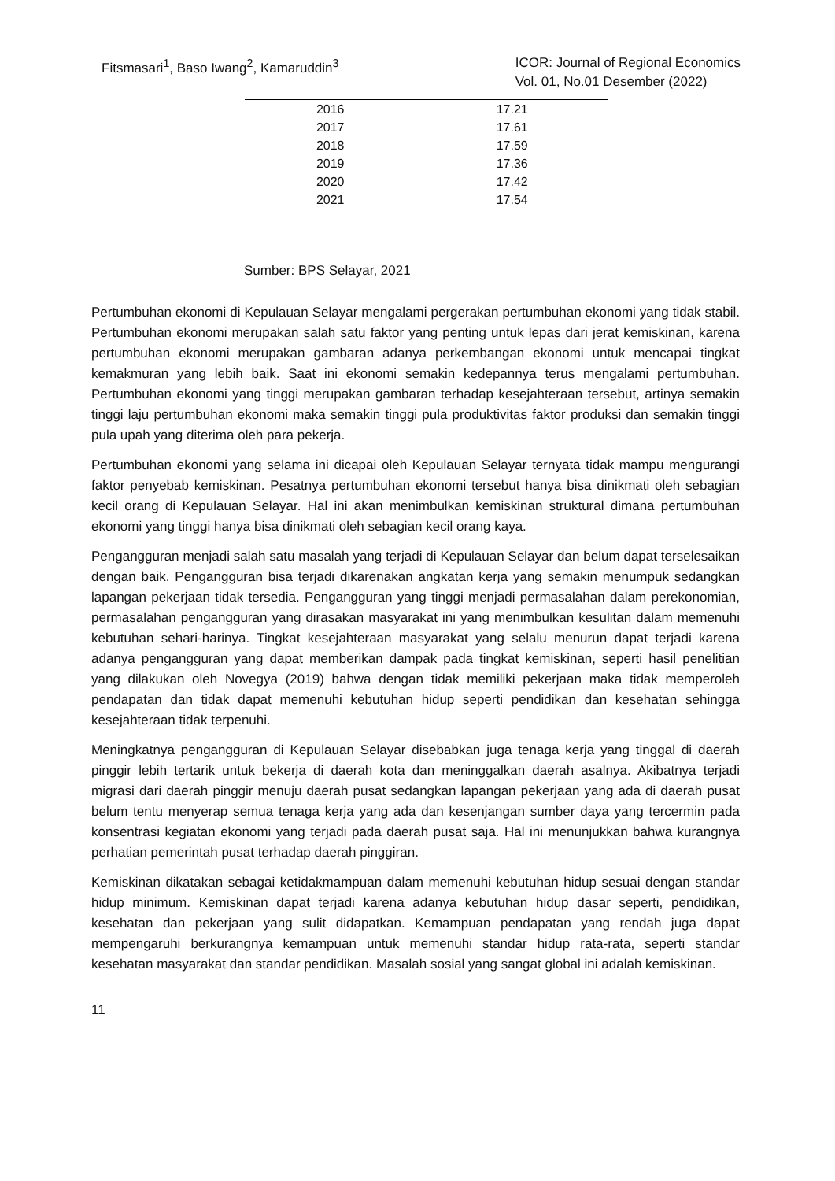Fitsmasari<sup>1</sup>, Baso Iwang<sup>2</sup>, Kamaruddin<sup>3</sup>
ICOR: Journal of Regional Economics
Vol. 01, No.01 Desember (2022)
| 2016 | 17.21 |
| 2017 | 17.61 |
| 2018 | 17.59 |
| 2019 | 17.36 |
| 2020 | 17.42 |
| 2021 | 17.54 |
Sumber: BPS Selayar, 2021
Pertumbuhan ekonomi di Kepulauan Selayar mengalami pergerakan pertumbuhan ekonomi yang tidak stabil. Pertumbuhan ekonomi merupakan salah satu faktor yang penting untuk lepas dari jerat kemiskinan, karena pertumbuhan ekonomi merupakan gambaran adanya perkembangan ekonomi untuk mencapai tingkat kemakmuran yang lebih baik. Saat ini ekonomi semakin kedepannya terus mengalami pertumbuhan. Pertumbuhan ekonomi yang tinggi merupakan gambaran terhadap kesejahteraan tersebut, artinya semakin tinggi laju pertumbuhan ekonomi maka semakin tinggi pula produktivitas faktor produksi dan semakin tinggi pula upah yang diterima oleh para pekerja.
Pertumbuhan ekonomi yang selama ini dicapai oleh Kepulauan Selayar ternyata tidak mampu mengurangi faktor penyebab kemiskinan. Pesatnya pertumbuhan ekonomi tersebut hanya bisa dinikmati oleh sebagian kecil orang di Kepulauan Selayar. Hal ini akan menimbulkan kemiskinan struktural dimana pertumbuhan ekonomi yang tinggi hanya bisa dinikmati oleh sebagian kecil orang kaya.
Pengangguran menjadi salah satu masalah yang terjadi di Kepulauan Selayar dan belum dapat terselesaikan dengan baik. Pengangguran bisa terjadi dikarenakan angkatan kerja yang semakin menumpuk sedangkan lapangan pekerjaan tidak tersedia. Pengangguran yang tinggi menjadi permasalahan dalam perekonomian, permasalahan pengangguran yang dirasakan masyarakat ini yang menimbulkan kesulitan dalam memenuhi kebutuhan sehari-harinya. Tingkat kesejahteraan masyarakat yang selalu menurun dapat terjadi karena adanya pengangguran yang dapat memberikan dampak pada tingkat kemiskinan, seperti hasil penelitian yang dilakukan oleh Novegya (2019) bahwa dengan tidak memiliki pekerjaan maka tidak memperoleh pendapatan dan tidak dapat memenuhi kebutuhan hidup seperti pendidikan dan kesehatan sehingga kesejahteraan tidak terpenuhi.
Meningkatnya pengangguran di Kepulauan Selayar disebabkan juga tenaga kerja yang tinggal di daerah pinggir lebih tertarik untuk bekerja di daerah kota dan meninggalkan daerah asalnya. Akibatnya terjadi migrasi dari daerah pinggir menuju daerah pusat sedangkan lapangan pekerjaan yang ada di daerah pusat belum tentu menyerap semua tenaga kerja yang ada dan kesenjangan sumber daya yang tercermin pada konsentrasi kegiatan ekonomi yang terjadi pada daerah pusat saja. Hal ini menunjukkan bahwa kurangnya perhatian pemerintah pusat terhadap daerah pinggiran.
Kemiskinan dikatakan sebagai ketidakmampuan dalam memenuhi kebutuhan hidup sesuai dengan standar hidup minimum. Kemiskinan dapat terjadi karena adanya kebutuhan hidup dasar seperti, pendidikan, kesehatan dan pekerjaan yang sulit didapatkan. Kemampuan pendapatan yang rendah juga dapat mempengaruhi berkurangnya kemampuan untuk memenuhi standar hidup rata-rata, seperti standar kesehatan masyarakat dan standar pendidikan. Masalah sosial yang sangat global ini adalah kemiskinan.
11